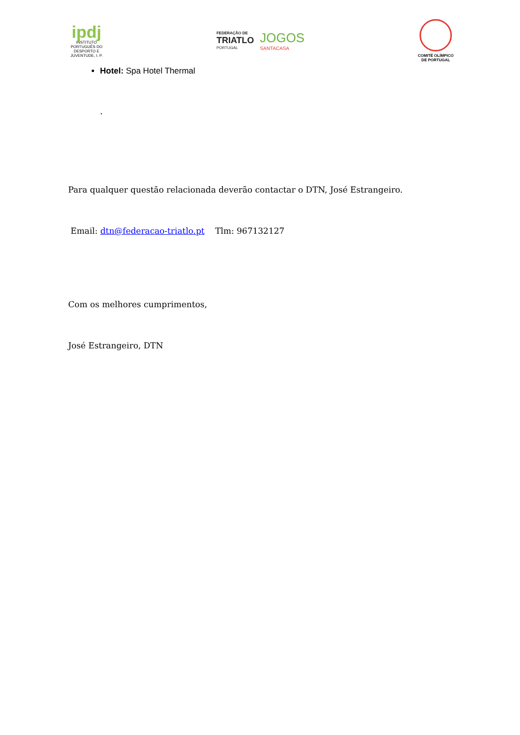ipdj
INSTITUTO PORTUGUÊS DO DESPORTO E JUVENTUDE, I. P.
FEDERAÇÃO DE
TRIATLO
PORTUGAL
JOGOS
SANTACASA
COMITÉ OLÍMPICO DE PORTUGAL
Hotel: Spa Hotel Thermal
.
Para qualquer questão relacionada deverão contactar o DTN, José Estrangeiro.
Email: dtn@federacao-triatlo.pt Tlm: 967132127
Com os melhores cumprimentos,
José Estrangeiro, DTN